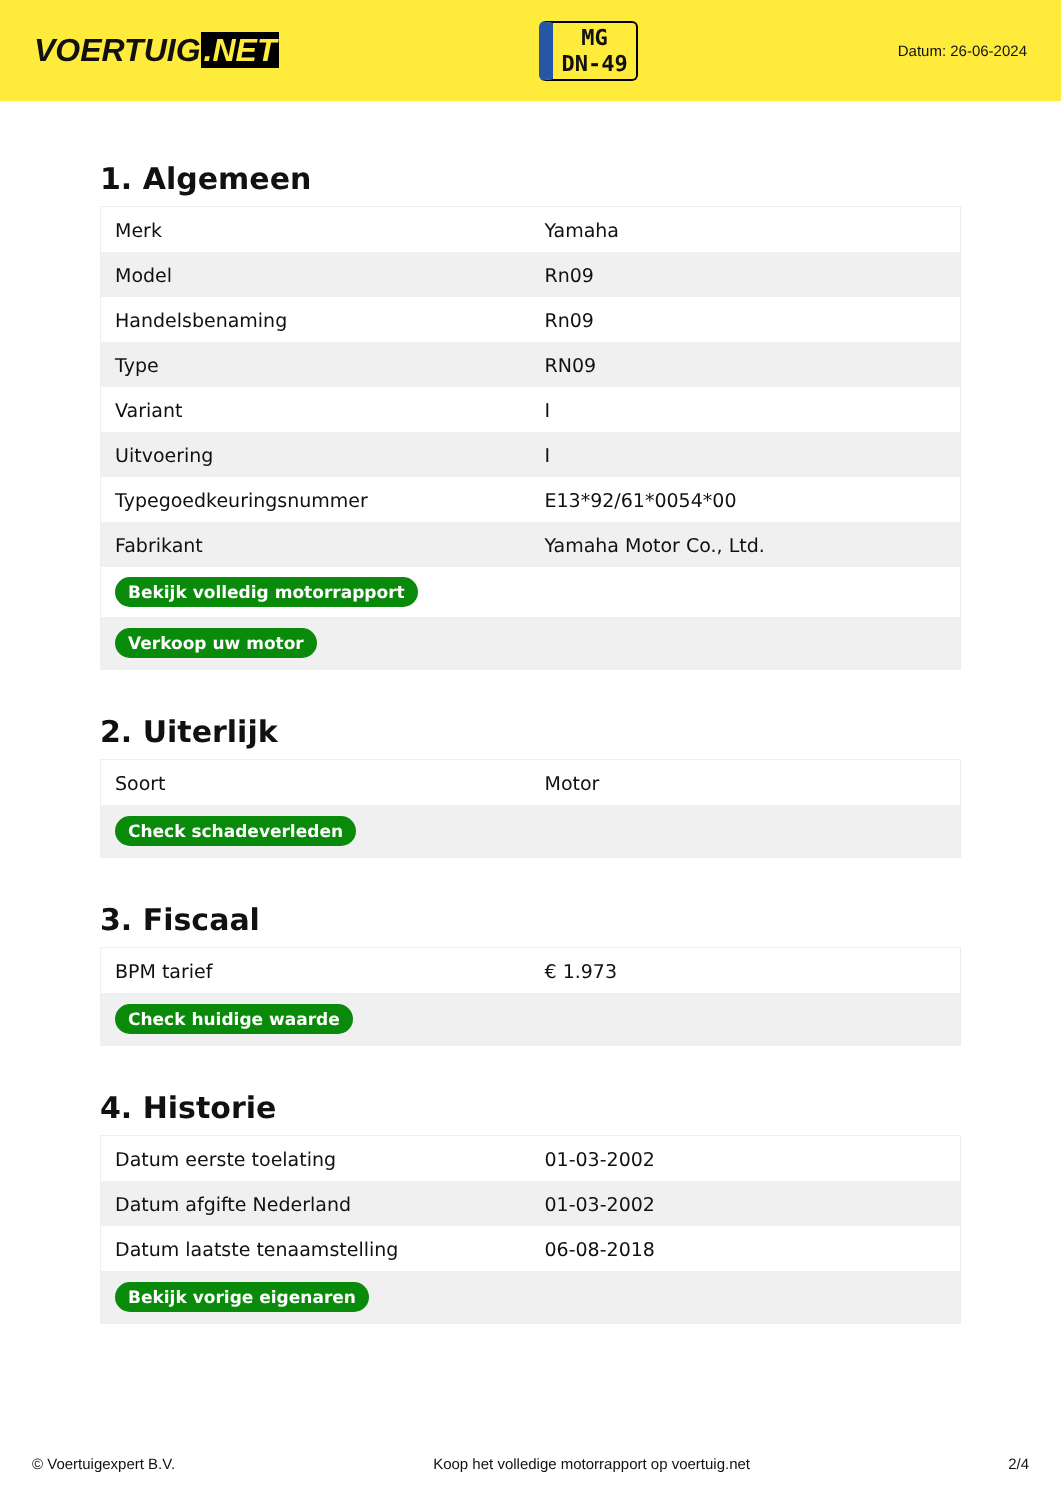VOERTUIG.NET
MG
DN-49
Datum: 26-06-2024
1. Algemeen
| Merk | Yamaha |
| Model | Rn09 |
| Handelsbenaming | Rn09 |
| Type | RN09 |
| Variant | I |
| Uitvoering | I |
| Typegoedkeuringsnummer | E13*92/61*0054*00 |
| Fabrikant | Yamaha Motor Co., Ltd. |
| Bekijk volledig motorrapport | |
| Verkoop uw motor | |
2. Uiterlijk
| Soort | Motor |
| Check schadeverleden | |
3. Fiscaal
| BPM tarief | € 1.973 |
| Check huidige waarde | |
4. Historie
| Datum eerste toelating | 01-03-2002 |
| Datum afgifte Nederland | 01-03-2002 |
| Datum laatste tenaamstelling | 06-08-2018 |
| Bekijk vorige eigenaren | |
© Voertuigexpert B.V. Koop het volledige motorrapport op voertuig.net 2/4